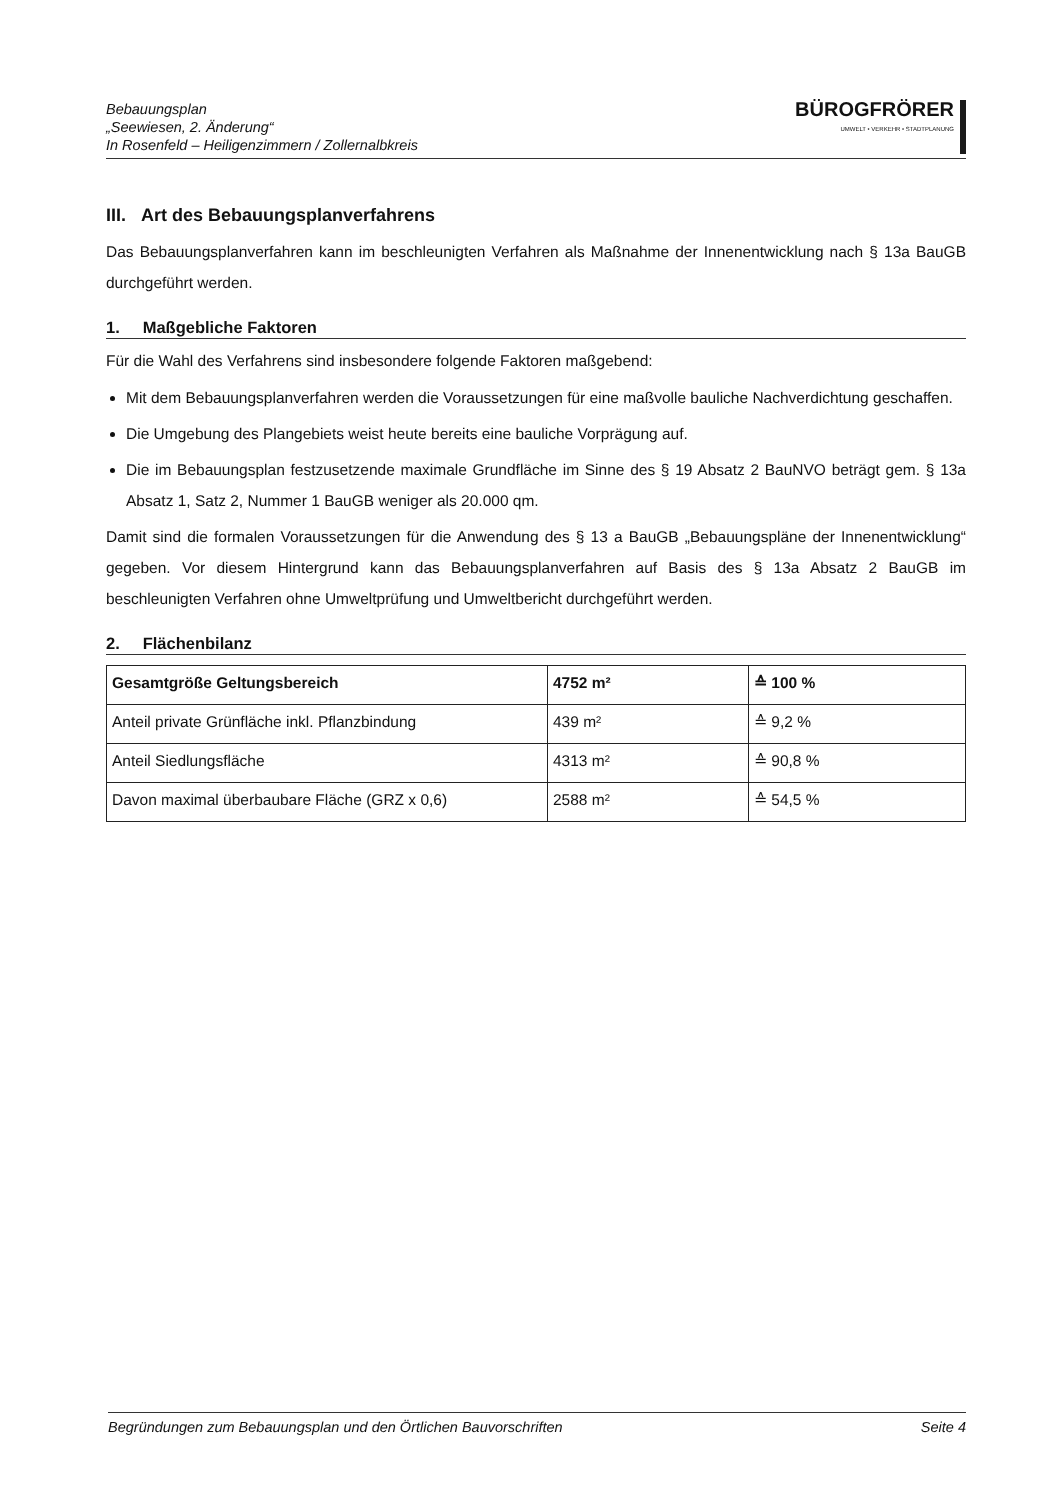Bebauungsplan
„Seewiesen, 2. Änderung“
In Rosenfeld – Heiligenzimmern / Zollernalbkreis
BÜRO GFRÖRER
UMWELT • VERKEHR • STADTPLANUNG
III. Art des Bebauungsplanverfahrens
Das Bebauungsplanverfahren kann im beschleunigten Verfahren als Maßnahme der Innenentwicklung nach § 13a BauGB durchgeführt werden.
1. Maßgebliche Faktoren
Für die Wahl des Verfahrens sind insbesondere folgende Faktoren maßgebend:
Mit dem Bebauungsplanverfahren werden die Voraussetzungen für eine maßvolle bauliche Nachverdichtung geschaffen.
Die Umgebung des Plangebiets weist heute bereits eine bauliche Vorprägung auf.
Die im Bebauungsplan festzusetzende maximale Grundfläche im Sinne des § 19 Absatz 2 BauNVO beträgt gem. § 13a Absatz 1, Satz 2, Nummer 1 BauGB weniger als 20.000 qm.
Damit sind die formalen Voraussetzungen für die Anwendung des § 13 a BauGB „Bebauungspläne der Innenentwicklung“ gegeben. Vor diesem Hintergrund kann das Bebauungsplanverfahren auf Basis des § 13a Absatz 2 BauGB im beschleunigten Verfahren ohne Umweltprüfung und Umweltbericht durchgeführt werden.
2. Flächenbilanz
| Gesamtgröße Geltungsbereich | 4752 m² | ≙ 100 % |
| --- | --- | --- |
| Anteil private Grünfläche inkl. Pflanzbindung | 439 m² | ≙ 9,2 % |
| Anteil Siedlungsfläche | 4313 m² | ≙ 90,8 % |
| Davon maximal überbaubare Fläche (GRZ x 0,6) | 2588 m² | ≙ 54,5 % |
Begründungen zum Bebauungsplan und den Örtlichen Bauvorschriften Seite 4